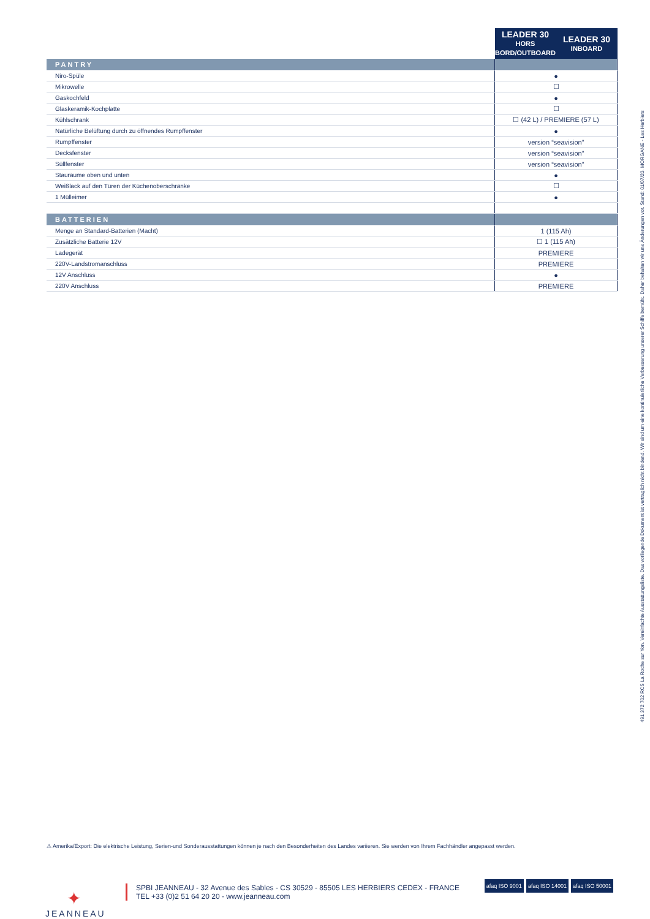| | LEADER 30 HORS BORD/OUTBOARD | LEADER 30 INBOARD |
| --- | --- | --- |
| PANTRY | | |
| Niro-Spüle | ● | |
| Mikrowelle | ☐ | |
| Gaskochfeld | ● | |
| Glaskeramik-Kochplatte | ☐ | |
| Kühlschrank | ☐ (42 L) / PREMIERE (57 L) | |
| Natürliche Belüftung durch zu öffnendes Rumpffenster | ● | |
| Rumpffenster | version “seavision” | |
| Decksfenster | version “seavision” | |
| Süllfenster | version “seavision” | |
| Stauräume oben und unten | ● | |
| Weißlack auf den Türen der Küchenoberschränke | ☐ | |
| 1 Mülleimer | ● | |
| BATTERIEN | | |
| Menge an Standard-Batterien (Macht) | 1 (115 Ah) | |
| Zusätzliche Batterie 12V | ☐ 1 (115 Ah) | |
| Ladegerät | PREMIERE | |
| 220V-Landstromanschluss | PREMIERE | |
| 12V Anschluss | ● | |
| 220V Anschluss | PREMIERE | |
491 372 702 RCS La Roche sur Yon. Vereinfachte Ausstattungsliste. Das vorliegende Dokument ist vertraglich nicht bindend. Wir sind um eine kontinuierliche Verbesserung unserer Schiffe bemüht. Daher behalten wir uns Änderungen vor. Stand: 01/07/20. MORGANE - Les Herbiers
⚠ Amerika/Export: Die elektrische Leistung, Serien-und Sonderausstattungen können je nach den Besonderheiten des Landes variieren. Sie werden von Ihrem Fachhändler angepasst werden.
✦
JEANNEAU
SPBI JEANNEAU - 32 Avenue des Sables - CS 30529 - 85505 LES HERBIERS CEDEX - FRANCE
TEL +33 (0)2 51 64 20 20 - www.jeanneau.com
afaq ISO 9001 afaq ISO 14001 afaq ISO 50001